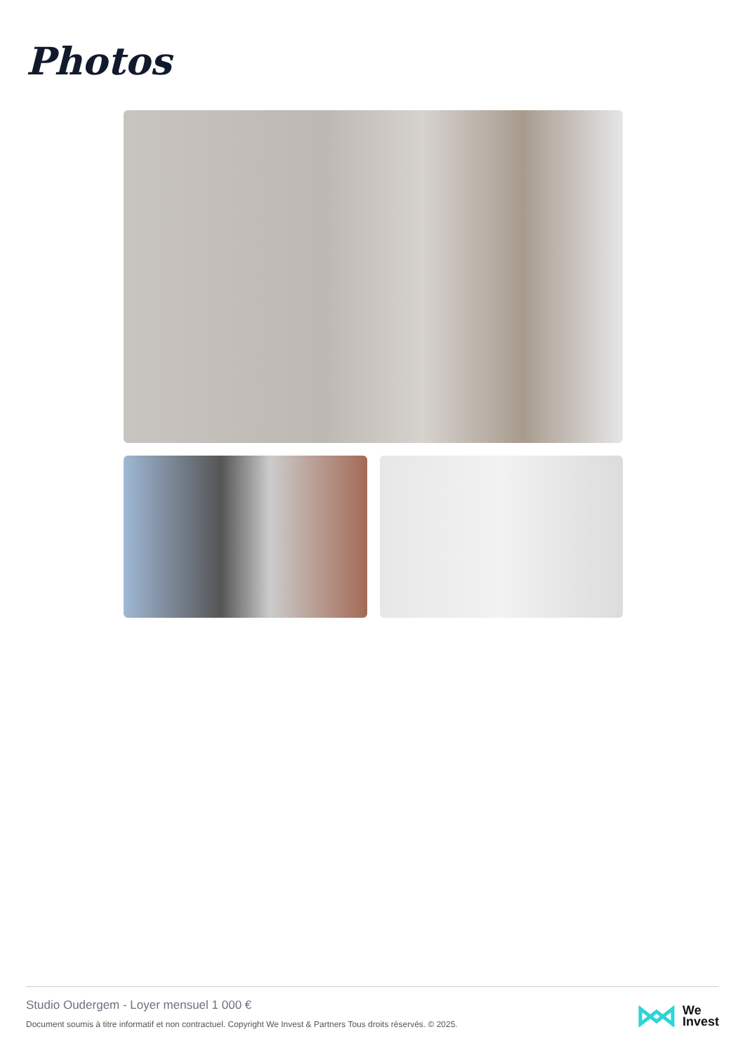Photos
Studio Oudergem - Loyer mensuel 1 000 €
Document soumis à titre informatif et non contractuel. Copyright We Invest & Partners Tous droits réservés. © 2025.
We
Invest